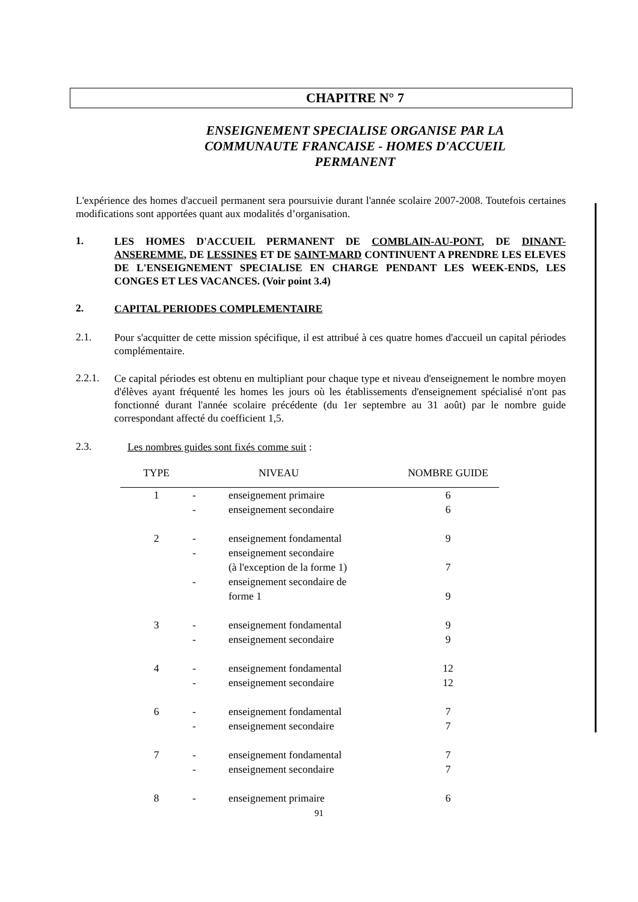CHAPITRE N° 7
ENSEIGNEMENT SPECIALISE ORGANISE PAR LA
COMMUNAUTE FRANCAISE - HOMES D'ACCUEIL
PERMANENT
L'expérience des homes d'accueil permanent sera poursuivie durant l'année scolaire 2007-2008. Toutefois certaines modifications sont apportées quant aux modalités d’organisation.
1.
LES HOMES D'ACCUEIL PERMANENT DE COMBLAIN-AU-PONT, DE DINANT-ANSEREMME, DE LESSINES ET DE SAINT-MARD CONTINUENT A PRENDRE LES ELEVES DE L'ENSEIGNEMENT SPECIALISE EN CHARGE PENDANT LES WEEK-ENDS, LES CONGES ET LES VACANCES. (Voir point 3.4)
2.
CAPITAL PERIODES COMPLEMENTAIRE
2.1.
Pour s'acquitter de cette mission spécifique, il est attribué à ces quatre homes d'accueil un capital périodes complémentaire.
2.2.1.
Ce capital périodes est obtenu en multipliant pour chaque type et niveau d'enseignement le nombre moyen d'élèves ayant fréquenté les homes les jours où les établissements d'enseignement spécialisé n'ont pas fonctionné durant l'année scolaire précédente (du 1er septembre au 31 août) par le nombre guide correspondant affecté du coefficient 1,5.
2.3.
Les nombres guides sont fixés comme suit :
| TYPE | | NIVEAU | NOMBRE GUIDE |
| --- | --- | --- | --- |
| 1 | - | enseignement primaire | 6 |
| | - | enseignement secondaire | 6 |
| 2 | - | enseignement fondamental | 9 |
| | - | enseignement secondaire (à l'exception de la forme 1) | 7 |
| | - | enseignement secondaire de forme 1 | 9 |
| 3 | - | enseignement fondamental | 9 |
| | - | enseignement secondaire | 9 |
| 4 | - | enseignement fondamental | 12 |
| | - | enseignement secondaire | 12 |
| 6 | - | enseignement fondamental | 7 |
| | - | enseignement secondaire | 7 |
| 7 | - | enseignement fondamental | 7 |
| | - | enseignement secondaire | 7 |
| 8 | - | enseignement primaire | 6 |
91